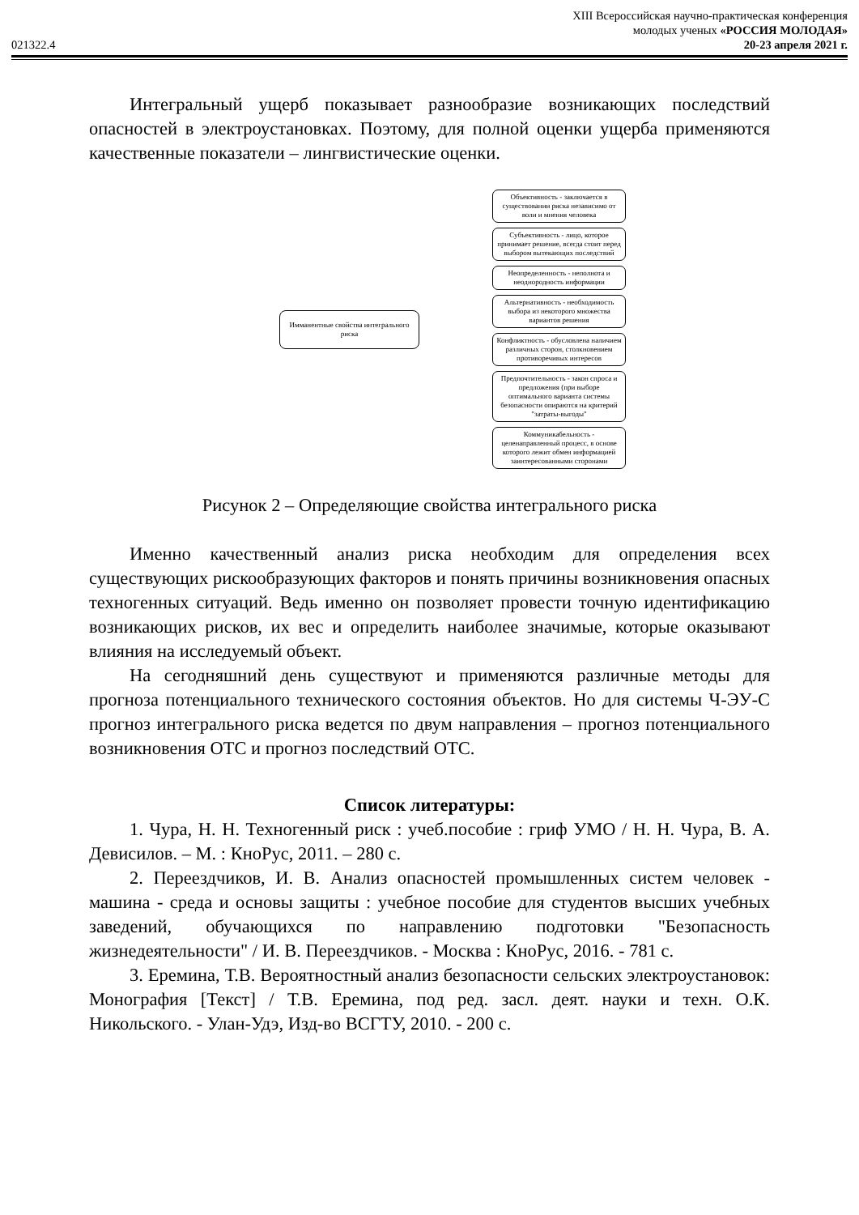021322.4
XIII Всероссийская научно-практическая конференция
молодых ученых «РОССИЯ МОЛОДАЯ»
20-23 апреля 2021 г.
Интегральный ущерб показывает разнообразие возникающих последствий опасностей в электроустановках. Поэтому, для полной оценки ущерба применяются качественные показатели – лингвистические оценки.
Имманентные свойства интегрального риска
Объективность - заключается в существовании риска независимо от воли и мнения человека
Субъективность - лицо, которое принимает решение, всегда стоит перед выбором вытекающих последствий
Неопределенность - неполнота и неоднородность информации
Альтернативность - необходимость выбора из некоторого множества вариантов решения
Конфликтность - обусловлена наличием различных сторон, столкновением противоречивых интересов
Предпочтительность - закон спроса и предложения (при выборе оптимального варианта системы безопасности опираются на критерий "затраты-выгоды"
Коммуникабельность - целенаправленный процесс, в основе которого лежит обмен информацией заинтересованными сторонами
Рисунок 2 – Определяющие свойства интегрального риска
Именно качественный анализ риска необходим для определения всех существующих рискообразующих факторов и понять причины возникновения опасных техногенных ситуаций. Ведь именно он позволяет провести точную идентификацию возникающих рисков, их вес и определить наиболее значимые, которые оказывают влияния на исследуемый объект.
На сегодняшний день существуют и применяются различные методы для прогноза потенциального технического состояния объектов. Но для системы Ч-ЭУ-С прогноз интегрального риска ведется по двум направления – прогноз потенциального возникновения ОТС и прогноз последствий ОТС.
Список литературы:
1. Чура, Н. Н. Техногенный риск : учеб.пособие : гриф УМО / Н. Н. Чура, В. А. Девисилов. – М. : КноРус, 2011. – 280 с.
2. Переездчиков, И. В. Анализ опасностей промышленных систем человек - машина - среда и основы защиты : учебное пособие для студентов высших учебных заведений, обучающихся по направлению подготовки "Безопасность жизнедеятельности" / И. В. Переездчиков. - Москва : КноРус, 2016. - 781 с.
3. Еремина, Т.В. Вероятностный анализ безопасности сельских электроустановок: Монография [Текст] / Т.В. Еремина, под ред. засл. деят. науки и техн. О.К. Никольского. - Улан-Удэ, Изд-во ВСГТУ, 2010. - 200 с.